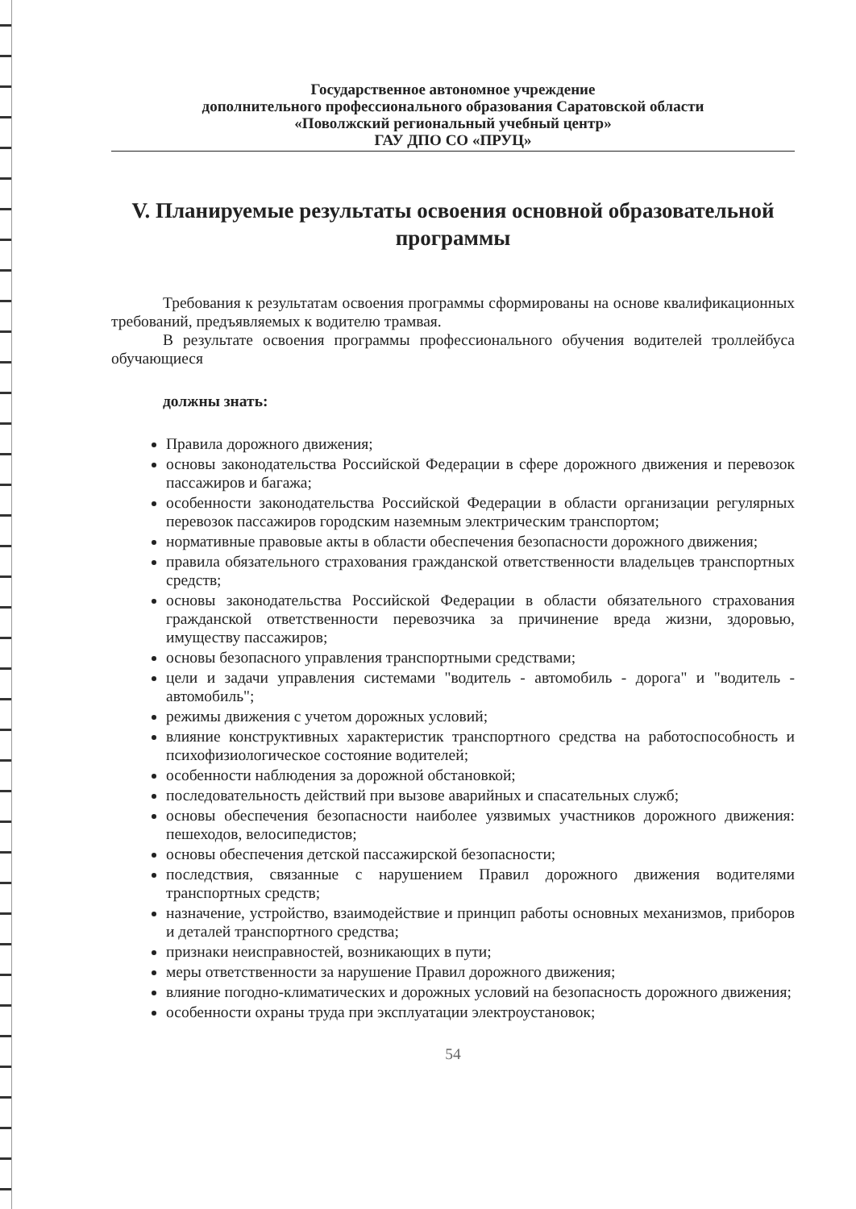Государственное автономное учреждение
дополнительного профессионального образования Саратовской области
«Поволжский региональный учебный центр»
ГАУ ДПО СО «ПРУЦ»
V. Планируемые результаты освоения основной образовательной программы
Требования к результатам освоения программы сформированы на основе квалификационных требований, предъявляемых к водителю трамвая.
В результате освоения программы профессионального обучения водителей троллейбуса обучающиеся
должны знать:
Правила дорожного движения;
основы законодательства Российской Федерации в сфере дорожного движения и перевозок пассажиров и багажа;
особенности законодательства Российской Федерации в области организации регулярных перевозок пассажиров городским наземным электрическим транспортом;
нормативные правовые акты в области обеспечения безопасности дорожного движения;
правила обязательного страхования гражданской ответственности владельцев транспортных средств;
основы законодательства Российской Федерации в области обязательного страхования гражданской ответственности перевозчика за причинение вреда жизни, здоровью, имуществу пассажиров;
основы безопасного управления транспортными средствами;
цели и задачи управления системами "водитель - автомобиль - дорога" и "водитель - автомобиль";
режимы движения с учетом дорожных условий;
влияние конструктивных характеристик транспортного средства на работоспособность и психофизиологическое состояние водителей;
особенности наблюдения за дорожной обстановкой;
последовательность действий при вызове аварийных и спасательных служб;
основы обеспечения безопасности наиболее уязвимых участников дорожного движения: пешеходов, велосипедистов;
основы обеспечения детской пассажирской безопасности;
последствия, связанные с нарушением Правил дорожного движения водителями транспортных средств;
назначение, устройство, взаимодействие и принцип работы основных механизмов, приборов и деталей транспортного средства;
признаки неисправностей, возникающих в пути;
меры ответственности за нарушение Правил дорожного движения;
влияние погодно-климатических и дорожных условий на безопасность дорожного движения;
особенности охраны труда при эксплуатации электроустановок;
54